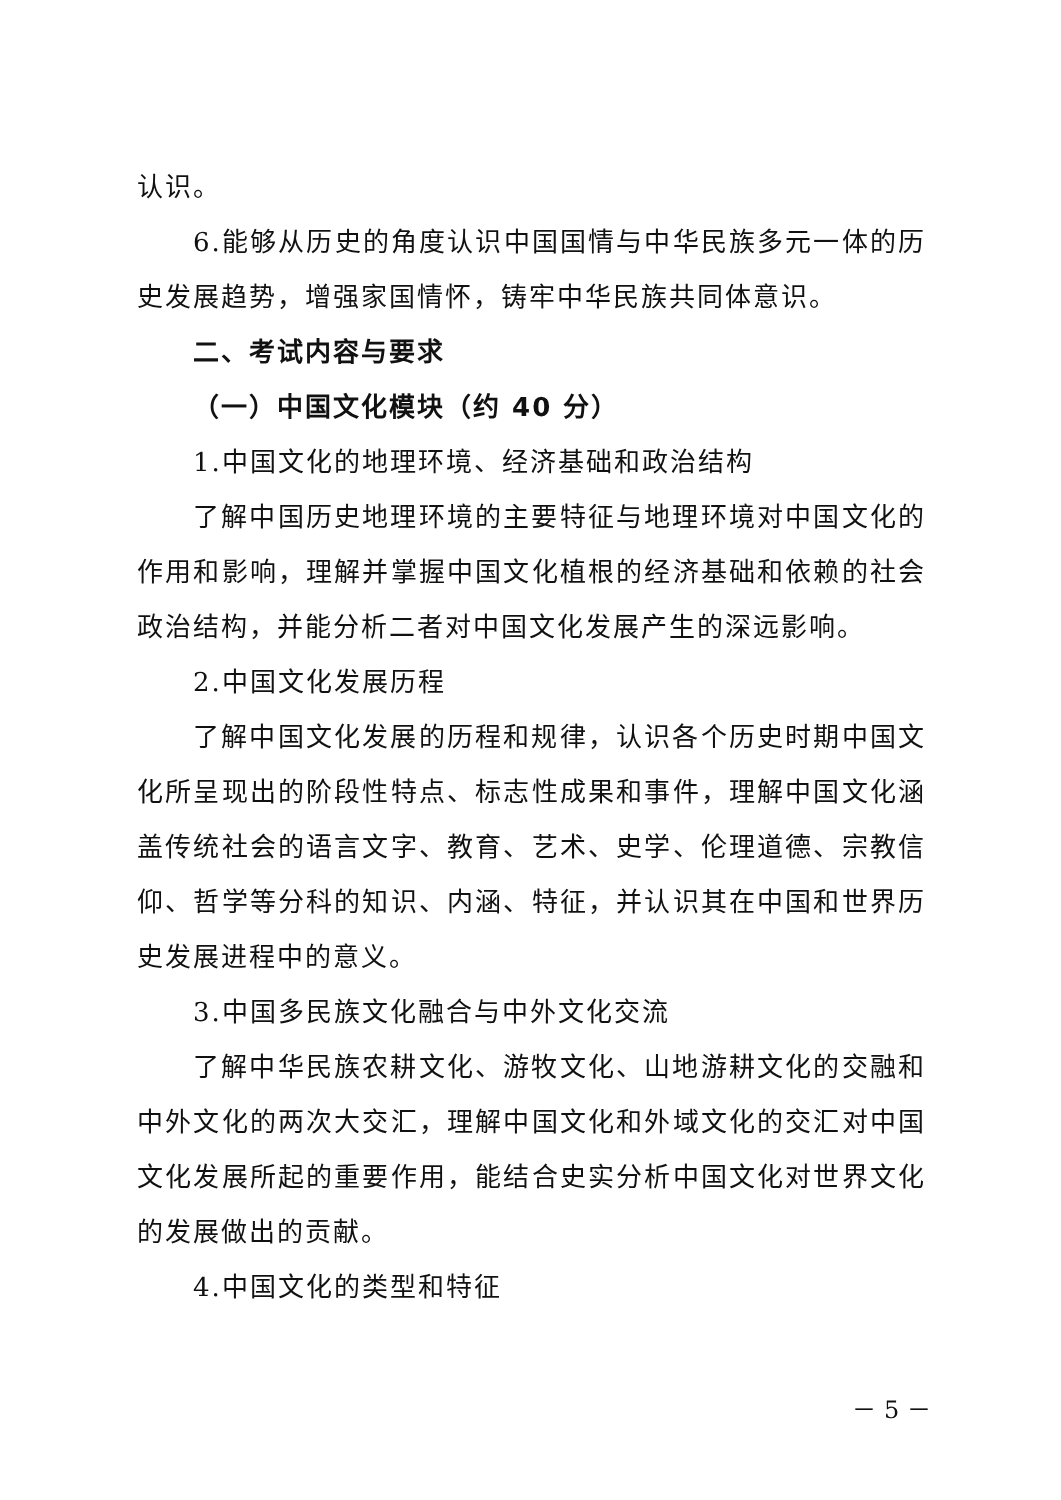认识。
6.能够从历史的角度认识中国国情与中华民族多元一体的历史发展趋势，增强家国情怀，铸牢中华民族共同体意识。
二、考试内容与要求
（一）中国文化模块（约 40 分）
1.中国文化的地理环境、经济基础和政治结构
了解中国历史地理环境的主要特征与地理环境对中国文化的作用和影响，理解并掌握中国文化植根的经济基础和依赖的社会政治结构，并能分析二者对中国文化发展产生的深远影响。
2.中国文化发展历程
了解中国文化发展的历程和规律，认识各个历史时期中国文化所呈现出的阶段性特点、标志性成果和事件，理解中国文化涵盖传统社会的语言文字、教育、艺术、史学、伦理道德、宗教信仰、哲学等分科的知识、内涵、特征，并认识其在中国和世界历史发展进程中的意义。
3.中国多民族文化融合与中外文化交流
了解中华民族农耕文化、游牧文化、山地游耕文化的交融和中外文化的两次大交汇，理解中国文化和外域文化的交汇对中国文化发展所起的重要作用，能结合史实分析中国文化对世界文化的发展做出的贡献。
4.中国文化的类型和特征
－ 5 －